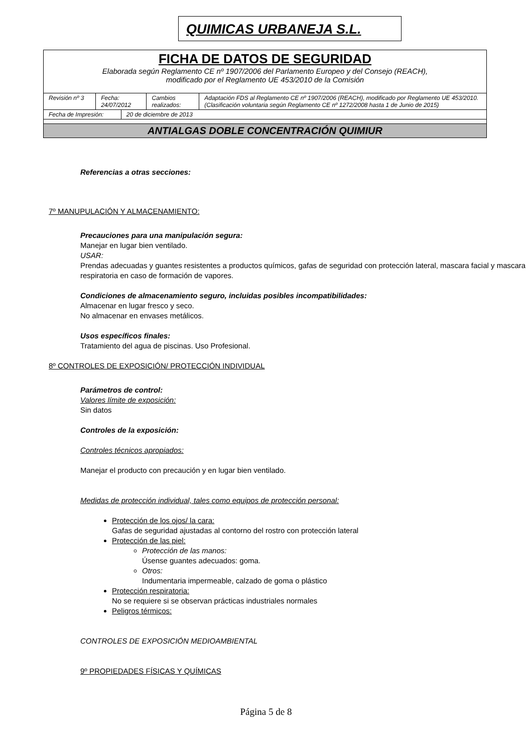QUIMICAS URBANEJA S.L.
| FICHA DE DATOS DE SEGURIDAD Elaborada según Reglamento CE nº 1907/2006 del Parlamento Europeo y del Consejo (REACH), modificado por el Reglamento UE 453/2010 de la Comisión | | | | |
| Revisión nº 3 | Fecha: 24/07/2012 | | Cambios realizados: | Adaptación FDS al Reglamento CE nº 1907/2006 (REACH), modificado por Reglamento UE 453/2010. (Clasificación voluntaria según Reglamento CE nº 1272/2008 hasta 1 de Junio de 2015) |
| Fecha de Impresión: | | 20 de diciembre de 2013 | | |
| ANTIALGAS DOBLE CONCENTRACIÓN QUIMIUR | | | | |
Referencias a otras secciones:
7º MANUPULACIÓN Y ALMACENAMIENTO:
Precauciones para una manipulación segura:
Manejar en lugar bien ventilado.
USAR:
Prendas adecuadas y guantes resistentes a productos químicos, gafas de seguridad con protección lateral, mascara facial y mascara respiratoria en caso de formación de vapores.
Condiciones de almacenamiento seguro, incluidas posibles incompatibilidades:
Almacenar en lugar fresco y seco.
No almacenar en envases metálicos.
Usos específicos finales:
Tratamiento del agua de piscinas. Uso Profesional.
8º CONTROLES DE EXPOSICIÓN/ PROTECCIÓN INDIVIDUAL
Parámetros de control:
Valores límite de exposición:
Sin datos
Controles de la exposición:
Controles técnicos apropiados:
Manejar el producto con precaución y en lugar bien ventilado.
Medidas de protección individual, tales como equipos de protección personal:
Protección de los ojos/ la cara:
Gafas de seguridad ajustadas al contorno del rostro con protección lateral
Protección de las piel:
Protección de las manos:
Úsense guantes adecuados: goma.
Otros:
Indumentaria impermeable, calzado de goma o plástico
Protección respiratoria:
No se requiere si se observan prácticas industriales normales
Peligros térmicos:
CONTROLES DE EXPOSICIÓN MEDIOAMBIENTAL
9º PROPIEDADES FÍSICAS Y QUÍMICAS
Página 5 de 8